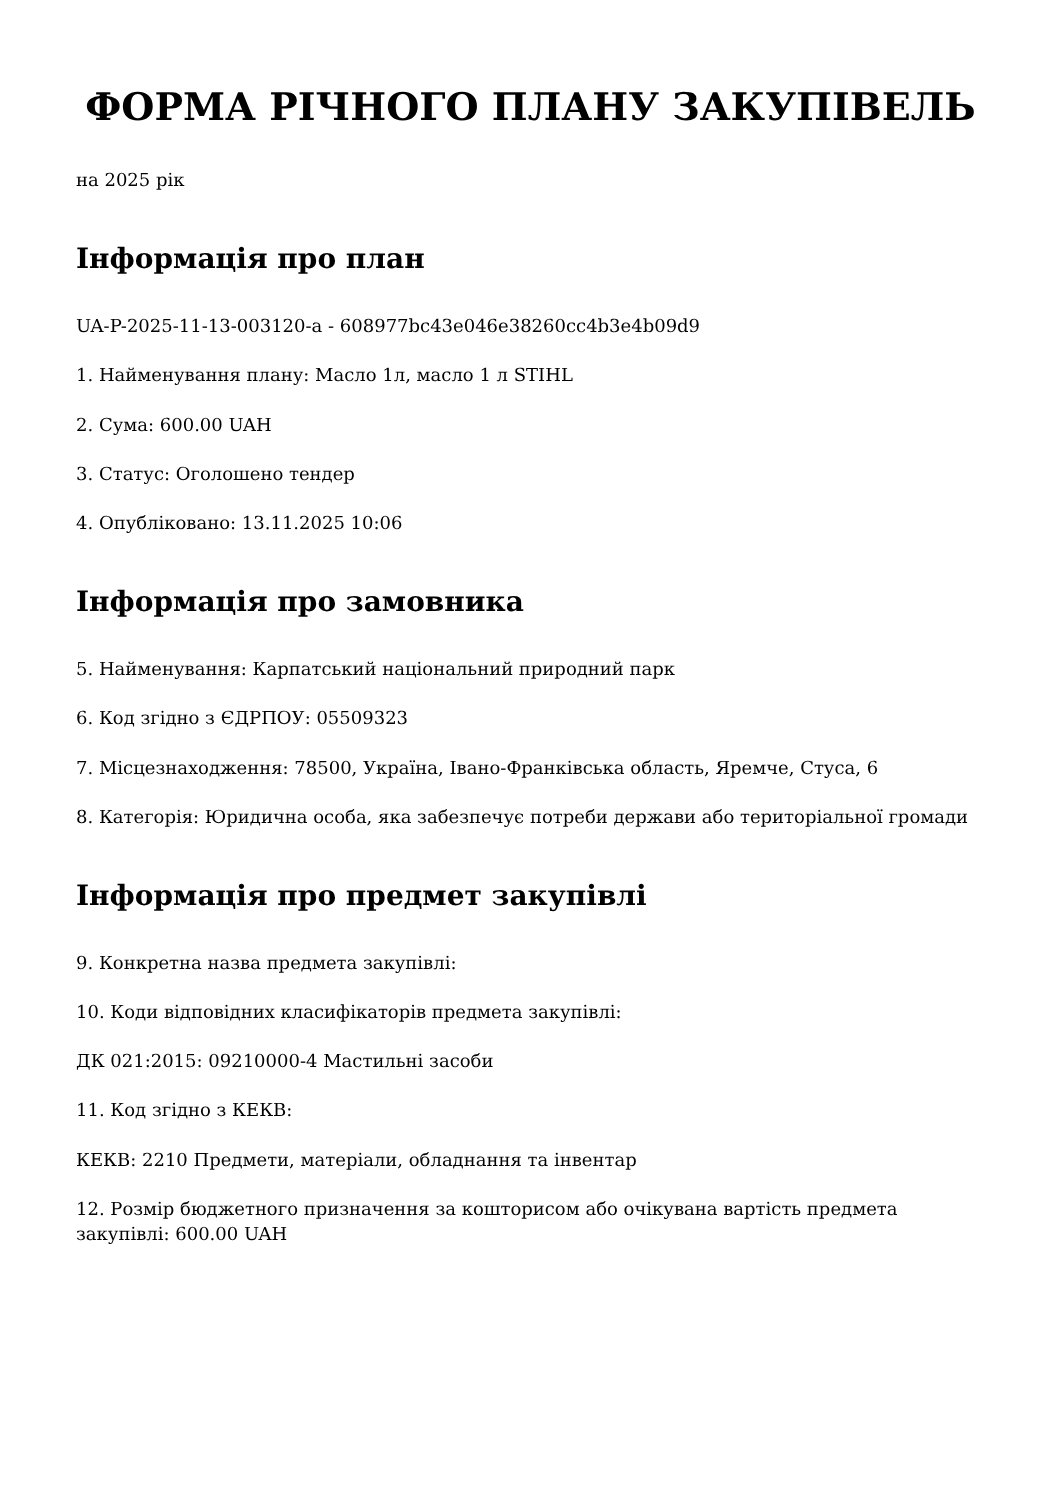ФОРМА РІЧНОГО ПЛАНУ ЗАКУПІВЕЛЬ
на 2025 рік
Інформація про план
UA-P-2025-11-13-003120-a - 608977bc43e046e38260cc4b3e4b09d9
1. Найменування плану: Масло 1л, масло 1 л STIHL
2. Сума: 600.00 UAH
3. Статус: Оголошено тендер
4. Опубліковано: 13.11.2025 10:06
Інформація про замовника
5. Найменування: Карпатський національний природний парк
6. Код згідно з ЄДРПОУ: 05509323
7. Місцезнаходження: 78500, Україна, Івано-Франківська область, Яремче, Стуса, 6
8. Категорія: Юридична особа, яка забезпечує потреби держави або територіальної громади
Інформація про предмет закупівлі
9. Конкретна назва предмета закупівлі:
10. Коди відповідних класифікаторів предмета закупівлі:
ДК 021:2015: 09210000-4 Мастильні засоби
11. Код згідно з КЕКВ:
КЕКВ: 2210 Предмети, матеріали, обладнання та інвентар
12. Розмір бюджетного призначення за кошторисом або очікувана вартість предмета закупівлі: 600.00 UAH